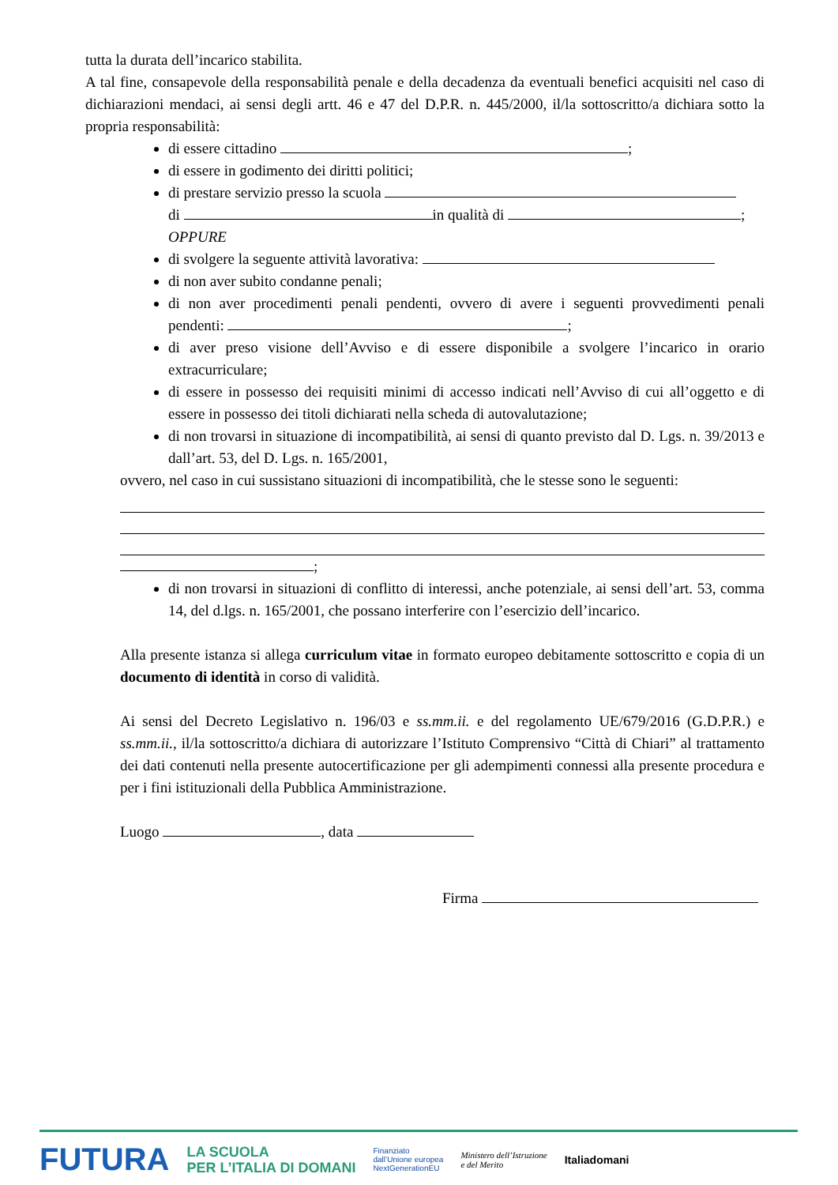tutta la durata dell’incarico stabilita.
A tal fine, consapevole della responsabilità penale e della decadenza da eventuali benefici acquisiti nel caso di dichiarazioni mendaci, ai sensi degli artt. 46 e 47 del D.P.R. n. 445/2000, il/la sottoscritto/a dichiara sotto la propria responsabilità:
di essere cittadino ;
di essere in godimento dei diritti politici;
di prestare servizio presso la scuola
di in qualità di ;
OPPURE
di svolgere la seguente attività lavorativa:
di non aver subito condanne penali;
di non aver procedimenti penali pendenti, ovvero di avere i seguenti provvedimenti penali pendenti: ;
di aver preso visione dell’Avviso e di essere disponibile a svolgere l’incarico in orario extracurriculare;
di essere in possesso dei requisiti minimi di accesso indicati nell’Avviso di cui all’oggetto e di essere in possesso dei titoli dichiarati nella scheda di autovalutazione;
di non trovarsi in situazione di incompatibilità, ai sensi di quanto previsto dal D. Lgs. n. 39/2013 e dall’art. 53, del D. Lgs. n. 165/2001,
ovvero, nel caso in cui sussistano situazioni di incompatibilità, che le stesse sono le seguenti:
;
di non trovarsi in situazioni di conflitto di interessi, anche potenziale, ai sensi dell’art. 53, comma 14, del d.lgs. n. 165/2001, che possano interferire con l’esercizio dell’incarico.
Alla presente istanza si allega curriculum vitae in formato europeo debitamente sottoscritto e copia di un documento di identità in corso di validità.
Ai sensi del Decreto Legislativo n. 196/03 e ss.mm.ii. e del regolamento UE/679/2016 (G.D.P.R.) e ss.mm.ii., il/la sottoscritto/a dichiara di autorizzare l’Istituto Comprensivo “Città di Chiari” al trattamento dei dati contenuti nella presente autocertificazione per gli adempimenti connessi alla presente procedura e per i fini istituzionali della Pubblica Amministrazione.
Luogo , data
Firma
FUTURA LA SCUOLA
PER L’ITALIA DI DOMANI Finanziato
dall’Unione europea
NextGenerationEU Ministero dell’Istruzione
e del Merito Italiadomani